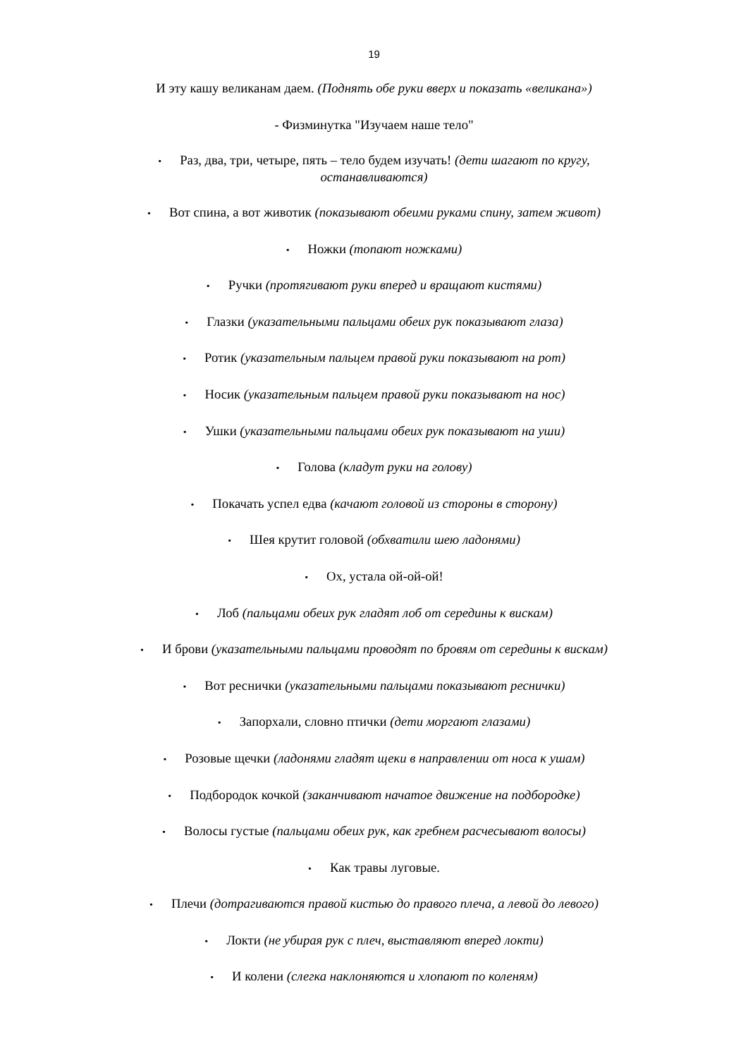19
И эту кашу великанам даем. (Поднять обе руки вверх и показать «великана»)
- Физминутка "Изучаем наше тело"
• Раз, два, три, четыре, пять – тело будем изучать! (дети шагают по кругу,
останавливаются)
• Вот спина, а вот животик (показывают обеими руками спину, затем живот)
• Ножки (топают ножками)
• Ручки (протягивают руки вперед и вращают кистями)
• Глазки (указательными пальцами обеих рук показывают глаза)
• Ротик (указательным пальцем правой руки показывают на рот)
• Носик (указательным пальцем правой руки показывают на нос)
• Ушки (указательными пальцами обеих рук показывают на уши)
• Голова (кладут руки на голову)
• Покачать успел едва (качают головой из стороны в сторону)
• Шея крутит головой (обхватили шею ладонями)
• Ох, устала ой-ой-ой!
• Лоб (пальцами обеих рук гладят лоб от середины к вискам)
• И брови (указательными пальцами проводят по бровям от середины к вискам)
• Вот реснички (указательными пальцами показывают реснички)
• Запорхали, словно птички (дети моргают глазами)
• Розовые щечки (ладонями гладят щеки в направлении от носа к ушам)
• Подбородок кочкой (заканчивают начатое движение на подбородке)
• Волосы густые (пальцами обеих рук, как гребнем расчесывают волосы)
• Как травы луговые.
• Плечи (дотрагиваются правой кистью до правого плеча, а левой до левого)
• Локти (не убирая рук с плеч, выставляют вперед локти)
• И колени (слегка наклоняются и хлопают по коленям)